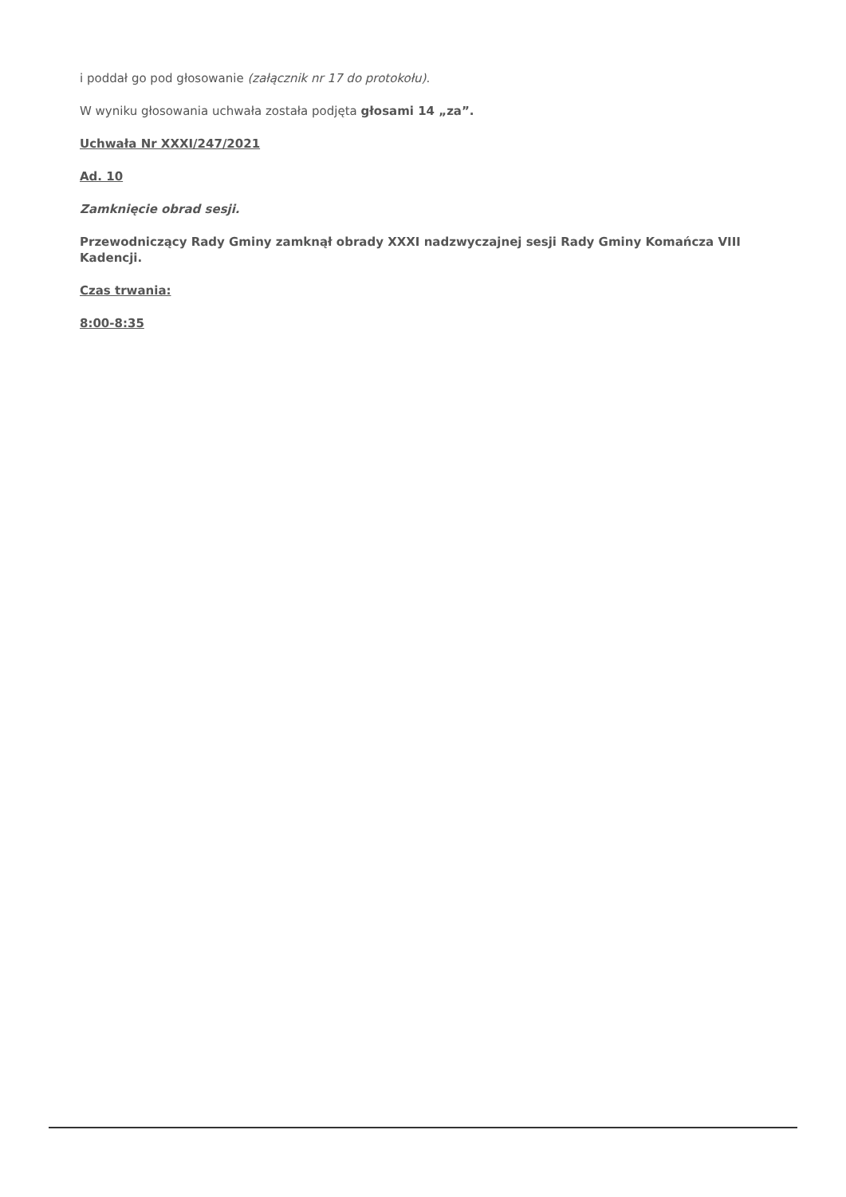i poddał go pod głosowanie (załącznik nr 17 do protokołu).
W wyniku głosowania uchwała została podjęta głosami 14 „za”.
Uchwała Nr XXXI/247/2021
Ad. 10
Zamknięcie obrad sesji.
Przewodniczący Rady Gminy zamknął obrady XXXI nadzwyczajnej sesji Rady Gminy Komańcza VIII Kadencji.
Czas trwania:
8:00-8:35